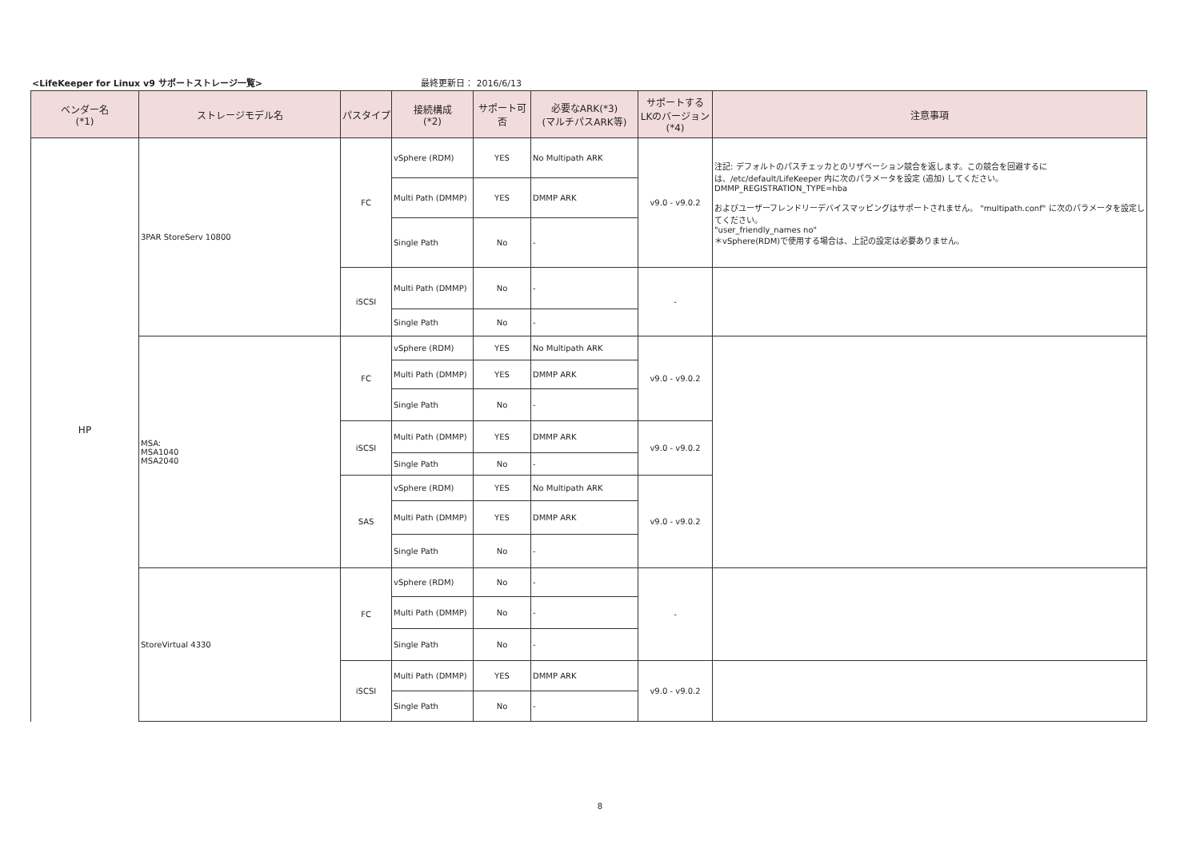<LifeKeeper for Linux v9 サポートストレージ一覧> 最終更新日： 2016/6/13
| ベンダー名 (*1) | ストレージモデル名 | パスタイプ | 接続構成 (*2) | サポート可否 | 必要なARK(*3) (マルチパスARK等) | サポートする LKのバージョン (*4) | 注意事項 |
| --- | --- | --- | --- | --- | --- | --- | --- |
| HP | 3PAR StoreServ 10800 | FC | vSphere (RDM) | YES | No Multipath ARK | v9.0 - v9.0.2 | 注記: デフォルトのパスチェッカとのリザベーション競合を返します。この競合を回避するには、/etc/default/LifeKeeper 内に次のパラメータを設定 (追加) してください。 DMMP_REGISTRATION_TYPE=hba およびユーザーフレンドリーデバイスマッピングはサポートされません。 "multipath.conf" に次のパラメータを設定してください。 "user_friendly_names no" ＊vSphere(RDM)で使用する場合は、上記の設定は必要ありません。 |
| | | | Multi Path (DMMP) | YES | DMMP ARK | | |
| | | | Single Path | No | - | | |
| | | iSCSI | Multi Path (DMMP) | No | - | - | |
| | | | Single Path | No | - | | |
| | MSA: MSA1040 MSA2040 | FC | vSphere (RDM) | YES | No Multipath ARK | v9.0 - v9.0.2 | |
| | | | Multi Path (DMMP) | YES | DMMP ARK | | |
| | | | Single Path | No | - | | |
| | | iSCSI | Multi Path (DMMP) | YES | DMMP ARK | v9.0 - v9.0.2 | |
| | | | Single Path | No | - | | |
| | | SAS | vSphere (RDM) | YES | No Multipath ARK | v9.0 - v9.0.2 | |
| | | | Multi Path (DMMP) | YES | DMMP ARK | | |
| | | | Single Path | No | - | | |
| | StoreVirtual 4330 | FC | vSphere (RDM) | No | - | - | |
| | | | Multi Path (DMMP) | No | - | | |
| | | | Single Path | No | - | | |
| | | iSCSI | Multi Path (DMMP) | YES | DMMP ARK | v9.0 - v9.0.2 | |
| | | | Single Path | No | - | | |
8